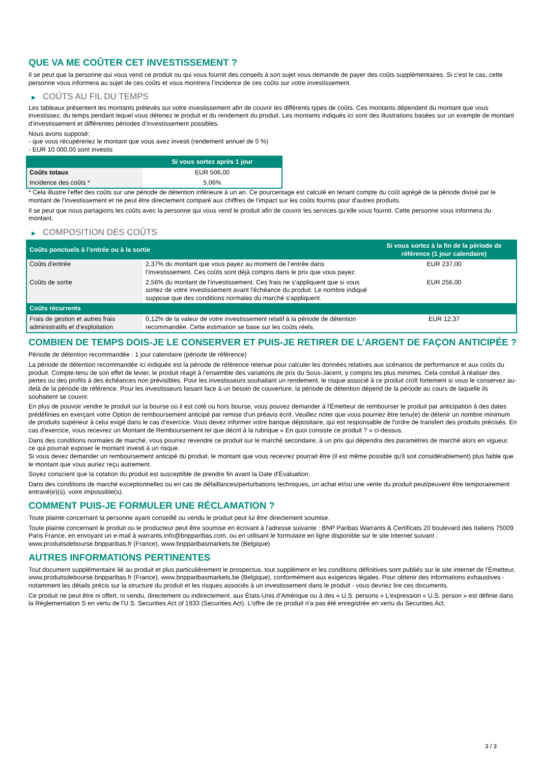QUE VA ME COÛTER CET INVESTISSEMENT ?
Il se peut que la personne qui vous vend ce produit ou qui vous fournit des conseils à son sujet vous demande de payer des coûts supplémentaires. Si c’est le cas, cette personne vous informera au sujet de ces coûts et vous montrera l’incidence de ces coûts sur votre investissement.
▶ COÛTS AU FIL DU TEMPS
Les tableaux présentent les montants prélevés sur votre investissement afin de couvrir les différents types de coûts. Ces montants dépendent du montant que vous investissez, du temps pendant lequel vous détenez le produit et du rendement du produit. Les montants indiqués ici sont des illustrations basées sur un exemple de montant d’investissement et différentes périodes d’investissement possibles.
Nous avons supposé:
- que vous récupéreriez le montant que vous avez investi (rendement annuel de 0 %)
- EUR 10 000,00 sont investis
| | Si vous sortez après 1 jour |
| --- | --- |
| Coûts totaux | EUR 506,00 |
| Incidence des coûts * | 5,06% |
* Cela illustre l'effet des coûts sur une période de détention inférieure à un an. Ce pourcentage est calculé en tenant compte du coût agrégé de la période divisé par le montant de l'investissement et ne peut être directement comparé aux chiffres de l'impact sur les coûts fournis pour d'autres produits.
Il se peut que nous partagions les coûts avec la personne qui vous vend le produit afin de couvrir les services qu’elle vous fournit. Cette personne vous informera du montant.
▶ COMPOSITION DES COÛTS
| Coûts ponctuels à l’entrée ou à la sortie | | Si vous sortez à la fin de la période de référence (1 jour calendaire) |
| --- | --- | --- |
| Coûts d'entrée | 2,37% du montant que vous payez au moment de l’entrée dans l’investissement. Ces coûts sont déjà compris dans le prix que vous payez. | EUR 237,00 |
| Coûts de sortie | 2,56% du montant de l'investissement. Ces frais ne s'appliquent que si vous sortez de votre investissement avant l'échéance du produit. Le nombre indiqué suppose que des conditions normales du marché s'appliquent. | EUR 256,00 |
| Coûts récurrents | | |
| Frais de gestion et autres frais administratifs et d’exploitation | 0,12% de la valeur de votre investissement relatif à la période de détention recommandée. Cette estimation se base sur les coûts réels. | EUR 12,37 |
COMBIEN DE TEMPS DOIS-JE LE CONSERVER ET PUIS-JE RETIRER DE L’ARGENT DE FAÇON ANTICIPÉE ?
Période de détention recommandée : 1 jour calendaire (période de référence)
La période de détention recommandée ici indiquée est la période de référence retenue pour calculer les données relatives aux scénarios de performance et aux coûts du produit. Compte-tenu de son effet de levier, le produit réagit à l’ensemble des variations de prix du Sous-Jacent, y compris les plus minimes. Cela conduit à réaliser des pertes ou des profits à des échéances non prévisibles. Pour les investisseurs souhaitant un rendement, le risque associé à ce produit croît fortement si vous le conservez au-delà de la période de référence. Pour les investisseurs faisant face à un besoin de couverture, la période de détention dépend de la période au cours de laquelle ils souhaitent se couvrir.
En plus de pouvoir vendre le produit sur la bourse où il est coté ou hors bourse, vous pouvez demander à l'Émetteur de rembourser le produit par anticipation à des dates prédéfinies en exerçant votre Option de remboursement anticipé par remise d'un préavis écrit. Veuillez noter que vous pourriez être tenu(e) de détenir un nombre minimum de produits supérieur à celui exigé dans le cas d'exercice. Vous devez informer votre banque dépositaire, qui est responsable de l'ordre de transfert des produits précisés. En cas d'exercice, vous recevrez un Montant de Remboursement tel que décrit à la rubrique « En quoi consiste ce produit ? » ci-dessus.
Dans des conditions normales de marché, vous pourrez revendre ce produit sur le marché secondaire, à un prix qui dépendra des paramètres de marché alors en vigueur, ce qui pourrait exposer le montant investi à un risque.
Si vous devez demander un remboursement anticipé du produit, le montant que vous recevrez pourrait être (il est même possible qu'il soit considérablement) plus faible que le montant que vous auriez reçu autrement.
Soyez conscient que la cotation du produit est susceptible de prendre fin avant la Date d'Évaluation.
Dans des conditions de marché exceptionnelles ou en cas de défaillances/perturbations techniques, un achat et/ou une vente du produit peut/peuvent être temporairement entravé(e)(s), voire impossible(s).
COMMENT PUIS-JE FORMULER UNE RÉCLAMATION ?
Toute plainte concernant la personne ayant conseillé ou vendu le produit peut lui être directement soumise.
Toute plainte concernant le produit ou le producteur peut être soumise en écrivant à l'adresse suivante : BNP Paribas Warrants & Certificats 20 boulevard des Italiens 75009 Paris France, en envoyant un e-mail à warrants.info@bnpparibas.com, ou en utilisant le formulaire en ligne disponible sur le site Internet suivant : www.produitsdebourse.bnpparibas.fr (France), www.bnpparibasmarkets.be (Belgique)
AUTRES INFORMATIONS PERTINENTES
Tout document supplémentaire lié au produit et plus particulièrement le prospectus, tout supplément et les conditions définitives sont publiés sur le site internet de l'Émetteur, www.produitsdebourse.bnpparibas.fr (France), www.bnpparibasmarkets.be (Belgique), conformément aux exigences légales. Pour obtenir des informations exhaustives - notamment les détails précis sur la structure du produit et les risques associés à un investissement dans le produit - vous devriez lire ces documents.
Ce produit ne peut être ni offert, ni vendu, directement ou indirectement, aux États-Unis d'Amérique ou à des « U.S. persons » L'expression « U.S. person » est définie dans la Réglementation S en vertu de l'U.S. Securities Act of 1933 (Securities Act). L'offre de ce produit n'a pas été enregistrée en vertu du Securities Act.
3 / 3